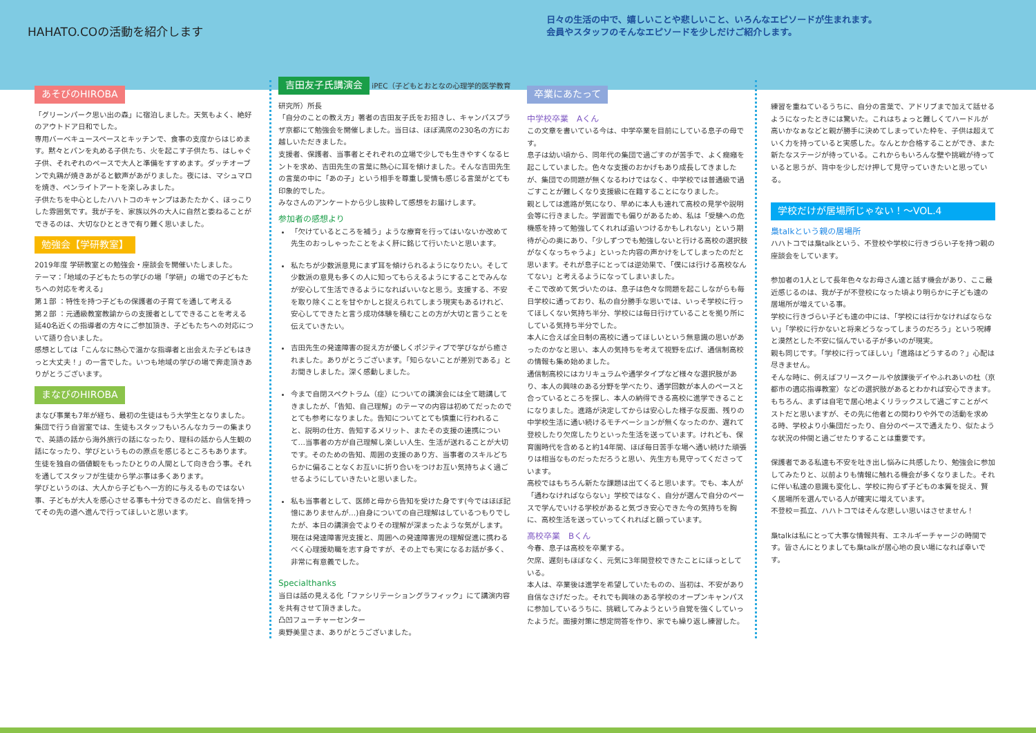HAHATO.COの活動を紹介します
日々の生活の中で、嬉しいことや悲しいこと、いろんなエピソードが生まれます。
会員やスタッフのそんなエピソードを少しだけご紹介します。
あそびのHIROBA
「グリーンパーク思い出の森」に宿泊しました。天気もよく、絶好のアウトドア日和でした。
専用バーベキュースペースとキッチンで、食事の支度からはじめます。黙々とパンを丸める子供たち、火を起こす子供たち、はしゃぐ子供、それぞれのペースで大人と準備をすすめます。ダッチオーブンで丸鶏が焼きあがると歓声があがりました。夜には、マシュマロを焼き、ペンライトアートを楽しみました。
子供たちを中心としたハハトコのキャンプはあたたかく、ほっこりした雰囲気です。我が子を、家族以外の大人に自然と委ねることができるのは、大切なひとときで有り難く思いました。
勉強会【学研教室】
2019年度 学研教室との勉強会・座談会を開催いたしました。
テーマ：「地域の子どもたちの学びの場「学研」の場での子どもたちへの対応を考える」
第１部 ：特性を持つ子どもの保護者の子育てを通して考える
第２部 ：元通級教室教諭からの支援者としてできることを考える
延40名近くの指導者の方々にご参加頂き、子どもたちへの対応について語り合いました。
感想としては「こんなに熱心で温かな指導者と出会えた子どもはきっと大丈夫！」の一言でした。いつも地域の学びの場で奔走頂きありがとうございます。
まなびのHIROBA
まなび事業も7年が経ち、最初の生徒はもう大学生となりました。
集団で行う自習室では、生徒もスタッフもいろんなカラーの集まりで、英語の話から海外旅行の話になったり、理科の話から人生観の話になったり、学びというものの原点を感じるところもあります。生徒を独自の価値観をもったひとりの人間として向き合う事。それを通してスタッフが生徒から学ぶ事は多くあります。
学びというのは、大人から子どもへ一方的に与えるものではない事、子どもが大人を感心させる事も十分できるのだと、自信を持ってその先の道へ進んで行ってほしいと思います。
吉田友子氏講演会 iPEC（子どもとおとなの心理学的医学教育研究所）所長
「自分のことの教え方」著者の吉田友子氏をお招きし、キャンパスプラザ京都にて勉強会を開催しました。当日は、ほぼ満席の230名の方にお越しいただきました。
支援者、保護者、当事者とそれぞれの立場で少しでも生きやすくなるヒントを求め、吉田先生の言葉に熱心に耳を傾けました。そんな吉田先生の言葉の中に「あの子」という相手を尊重し愛情も感じる言葉がとても印象的でした。
みなさんのアンケートから少し抜粋して感想をお届けします。
参加者の感想より
「欠けているところを補う」ような療育を行ってはいないか改めて先生のおっしゃったことをよく肝に銘じて行いたいと思います。
私たちが少数派意見にまず耳を傾けられるようになりたい。そして少数派の意見も多くの人に知ってもらえるようにすることでみんなが安心して生活できるようになればいいなと思う。支援する、不安を取り除くことを甘やかしと捉えられてしまう現実もあるけれど、安心してできたと言う成功体験を積むことの方が大切と言うことを伝えていきたい。
吉田先生の発達障害の捉え方が優しくポジティブで学びながら癒されました。ありがとうございます。「知らないことが差別である」とお聞きしました。深く感動しました。
今まで自閉スペクトラム（症）についての講演会には全て聴講してきましたが、「告知、自己理解」のテーマの内容は初めてだったのでとても参考になりました。告知についてとても慎重に行われること、説明の仕方、告知するメリット、またその支援の連携について…当事者の方が自己理解し楽しい人生、生活が送れることが大切です。そのための告知、周囲の支援のあり方、当事者のスキルどちらかに偏ることなくお互いに折り合いをつけお互い気持ちよく過ごせるようにしていきたいと思いました。
私も当事者として、医師と母から告知を受けた身です(今ではほぼ記憶にありませんが…)自身についての自己理解はしているつもりでしたが、本日の講演会でよりその理解が深まったような気がします。現在は発達障害児支援と、周囲への発達障害児の理解促進に携わるべく心理援助職を志す身ですが、その上でも実になるお話が多く、非常に有意義でした。
Specialthanks
当日は話の見える化「ファシリテーショングラフィック」にて講演内容を共有させて頂きました。
凸凹フューチャーセンター
奥野美里さま、ありがとうございました。
卒業にあたって
中学校卒業　Aくん
この文章を書いている今は、中学卒業を目前にしている息子の母です。
息子は幼い頃から、同年代の集団で過ごすのが苦手で、よく癇癪を起こしていました。色々な支援のおかげもあり成長してきましたが、集団での問題が無くなるわけではなく、中学校では普通級で過ごすことが難しくなり支援級に在籍することになりました。
親としては進路が気になり、早めに本人も連れて高校の見学や説明会等に行きました。学習面でも偏りがあるため、私は「受験への危機感を持って勉強してくれれば追いつけるかもしれない」という期待が心の奥にあり、「少しずつでも勉強しないと行ける高校の選択肢がなくなっちゃうよ」といった内容の声かけをしてしまったのだと思います。それが息子にとっては逆効果で、「僕には行ける高校なんてない」と考えるようになってしまいました。
そこで改めて気づいたのは、息子は色々な問題を起こしながらも毎日学校に通っており、私の自分勝手な思いでは、いっそ学校に行ってほしくない気持ち半分、学校には毎日行けていることを拠り所にしている気持ち半分でした。
本人に合えば全日制の高校に通ってほしいという無意識の思いがあったのかなと思い、本人の気持ちを考えて視野を広げ、通信制高校の情報も集め始めました。
通信制高校にはカリキュラムや通学タイプなど様々な選択肢があり、本人の興味のある分野を学べたり、通学回数が本人のペースと合っているところを探し、本人の納得できる高校に進学できることになりました。進路が決定してからは安心した様子な反面、残りの中学校生活に通い続けるモチベーションが無くなったのか、遅れて登校したり欠席したりといった生活を送っています。けれども、保育園時代を含めると約14年間、ほぼ毎日苦手な場へ通い続けた頑張りは相当なものだっただろうと思い、先生方も見守ってくださっています。
高校ではもちろん新たな課題は出てくると思います。でも、本人が「通わなければならない」学校ではなく、自分が選んで自分のペースで学んでいける学校があると気づき安心できた今の気持ちを胸に、高校生活を送っていってくれればと願っています。
高校卒業　Bくん
今春、息子は高校を卒業する。
欠席、遅刻もほぼなく、元気に3年間登校できたことにほっとしている。
本人は、卒業後は進学を希望していたものの、当初は、不安があり自信なさげだった。それでも興味のある学校のオープンキャンパスに参加しているうちに、挑戦してみようという自覚を強くしていったようだ。面接対策に想定問答を作り、家でも繰り返し練習した。
練習を重ねているうちに、自分の言葉で、アドリブまで加えて話せるようになったときには驚いた。これはちょっと難しくてハードルが高いかなぁなどと親が勝手に決めてしまっていた枠を、子供は超えていく力を持っていると実感した。なんとか合格することができ、また新たなステージが待っている。これからもいろんな壁や挑戦が待っていると思うが、背中を少しだけ押して見守っていきたいと思っている。
学校だけが居場所じゃない！～VOL.4
梟talkという親の居場所
ハハトコでは梟talkという、不登校や学校に行きづらい子を持つ親の座談会をしています。
参加者の1人として長年色々なお母さん達と話す機会があり、ここ最近感じるのは、我が子が不登校になった頃より明らかに子ども達の居場所が増えている事。
学校に行きづらい子ども達の中には、「学校には行かなければならない」「学校に行かないと将来どうなってしまうのだろう」という呪縛と漠然とした不安に悩んでいる子が多いのが現実。
親も同じです。「学校に行ってほしい」「進路はどうするの？」心配は尽きません。
そんな時に、例えばフリースクールや放課後デイやふれあいの杜（京都市の適応指導教室）などの選択肢があるとわかれば安心できます。
もちろん、まずは自宅で居心地よくリラックスして過ごすことがベストだと思いますが、その先に他者との関わりや外での活動を求める時、学校より小集団だったり、自分のペースで通えたり、似たような状況の仲間と過ごせたりすることは重要です。
保護者である私達も不安を吐き出し悩みに共感したり、勉強会に参加してみたりと、以前よりも情報に触れる機会が多くなりました。それに伴い私達の意識も変化し、学校に拘らず子どもの本質を捉え、賢く居場所を選んでいる人が確実に増えています。
不登校＝孤立、ハハトコではそんな悲しい思いはさせません！
梟talkは私にとって大事な情報共有、エネルギーチャージの時間です。皆さんにとりましても梟talkが居心地の良い場になれば幸いです。